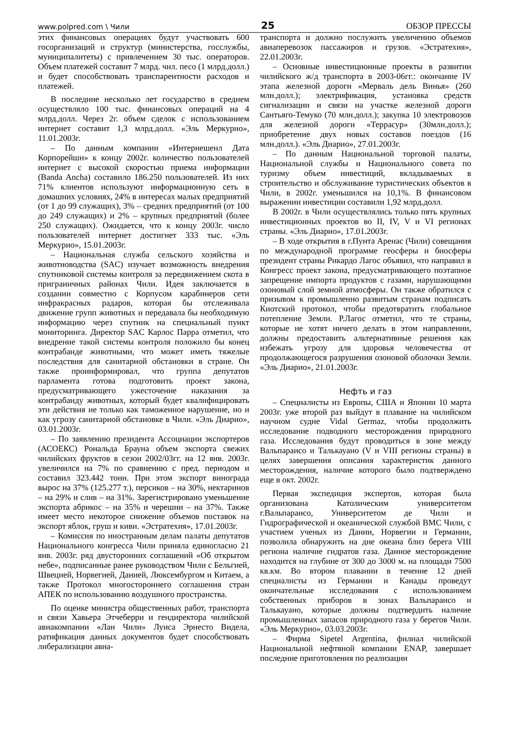www.polpred.com \ Чили 25 ОБЗОР ПРЕССЫ
этих финансовых операциях будут участвовать 600 госорганизаций и структур (министерства, госслужбы, муниципалитеты) с привлечением 30 тыс. операторов. Объем платежей составит 7 млрд. чил. песо (1 млрд.долл.) и будет способствовать транспарентности расходов и платежей.
В последние несколько лет государство в среднем осуществляло 100 тыс. финансовых операций на 4 млрд.долл. Через 2г. объем сделок с использованием интернет составит 1,3 млрд.долл. «Эль Меркурио», 11.01.2003г.
– По данным компании «Интернешенл Дата Корпорейшн» к концу 2002г. количество пользователей интернет с высокой скоростью приема информации (Banda Ancha) составило 186.250 пользователей. Из них 71% клиентов используют информационную сеть в домашних условиях, 24% в интересах малых предприятий (от 1 до 99 служащих), 3% – средних предприятий (от 100 до 249 служащих) и 2% – крупных предприятий (более 250 служащих). Ожидается, что к концу 2003г. число пользователей интернет достигнет 333 тыс. «Эль Меркурио», 15.01.2003г.
– Национальная служба сельского хозяйства и животноводства (SAC) изучает возможность внедрения спутниковой системы контроля за передвижением скота в приграничных районах Чили. Идея заключается в создании совместно с Корпусом карабинеров сети инфракрасных радаров, которая бы отслеживала движение групп животных и передавала бы необходимую информацию через спутник на специальный пункт мониторинга. Директор SAC Карлос Парра отметил, что внедрение такой системы контроля положило бы конец контрабанде животными, что может иметь тяжелые последствия для санитарной обстановки в стране. Он также проинформировал, что группа депутатов парламента готова подготовить проект закона, предусматривающего ужесточение наказания за контрабанду животных, который будет квалифицировать эти действия не только как таможенное нарушение, но и как угрозу санитарной обстановке в Чили. «Эль Диарио», 03.01.2003г.
– По заявлению президента Ассоциации экспортеров (АСОЕКС) Рональда Брауна объем экспорта свежих чилийских фруктов в сезон 2002/03гг. на 12 янв. 2003г. увеличился на 7% по сравнению с пред. периодом и составил 323.442 тонн. При этом экспорт винограда вырос на 37% (125.277 т.), персиков – на 30%, нектаринов – на 29% и слив – на 31%. Зарегистрировано уменьшение экспорта абрикос – на 35% и черешни – на 37%. Также имеет место некоторое снижение объемов поставок на экспорт яблок, груш и киви. «Эстратехия», 17.01.2003г.
– Комиссия по иностранным делам палаты депутатов Национального конгресса Чили приняла единогласно 21 янв. 2003г. ряд двусторонних соглашений «Об открытом небе», подписанные ранее руководством Чили с Бельгией, Швецией, Норвегией, Данией, Люксембургом и Китаем, а также Протокол многостороннего соглашения стран АПЕК по использованию воздушного пространства.
По оценке министра общественных работ, транспорта и связи Хавьера Этчеберри и гендиректора чилийской авиакомпании «Лан Чили» Луиса Эрнесто Видела, ратификация данных документов будет способствовать либерализации авиа-
транспорта и должно послужить увеличению объемов авиаперевозок пассажиров и грузов. «Эстратехия», 22.01.2003г.
– Основные инвестиционные проекты в развитии чилийского ж/д транспорта в 2003-06гг.: окончание IV этапа железной дороги «Мерваль дель Винья» (260 млн.долл.); электрификация, установка средств сигнализации и связи на участке железной дороги Сантьяго-Темуко (70 млн.долл.); закупка 10 электровозов для железной дороги «Террасур» (30млн.долл.); приобретение двух новых составов поездов (16 млн.долл.). «Эль Диарио», 27.01.2003г.
– По данным Национальной торговой палаты, Национальной службы и Национального совета по туризму объем инвестиций, вкладываемых в строительство и обслуживание туристических объектов в Чили, в 2002г. уменьшился на 10,1%. В финансовом выражении инвестиции составили 1,92 млрд.долл.
В 2002г. в Чили осуществлялись только пять крупных инвестиционных проектов во II, IV, V и VI регионах страны. «Эль Диарио», 17.01.2003г.
– В ходе открытия в г.Пунта Аренас (Чили) совещания по международной программе геосферы и биосферы президент страны Рикардо Лагос объявил, что направил в Конгресс проект закона, предусматривающего поэтапное запрещение импорта продуктов с газами, нарушающими озоновый слой земной атмосферы. Он также обратился с призывом к промышленно развитым странам подписать Киотский протокол, чтобы предотвратить глобальное потепление Земли. Р.Лагос отметил, что те страны, которые не хотят ничего делать в этом направлении, должны предоставить альтернативные решения как избежать угрозу для здоровья человечества от продолжающегося разрушения озоновой оболочки Земли. «Эль Диарио», 21.01.2003г.
Нефть и газ
– Специалисты из Европы, США и Японии 10 марта 2003г. уже второй раз выйдут в плавание на чилийском научном судне Vidal Germaz, чтобы продолжить исследование подводного месторождения природного газа. Исследования будут проводиться в зоне между Вальпараисо и Талькауано (V и VIII регионы страны) в целях завершения описания характеристик данного месторождения, наличие которого было подтверждено еще в окт. 2002г.
Первая экспедиция экспертов, которая была организована Католическим университетом г.Вальпараисо, Университетом де Чили и Гидрографической и океанической службой ВМС Чили, с участием ученых из Дании, Норвегии и Германии, позволила обнаружить на дне океана близ берега VIII региона наличие гидратов газа. Данное месторождение находится на глубине от 300 до 3000 м. на площади 7500 кв.км. Во втором плавании в течение 12 дней специалисты из Германии и Канады проведут окончательные исследования с использованием собственных приборов в зонах Вальпараисо и Талькауано, которые должны подтвердить наличие промышленных запасов природного газа у берегов Чили. «Эль Меркурио», 03.03.2003г.
– Фирма Sipetel Argentina, филиал чилийской Национальной нефтяной компании ENAP, завершает последние приготовления по реализации